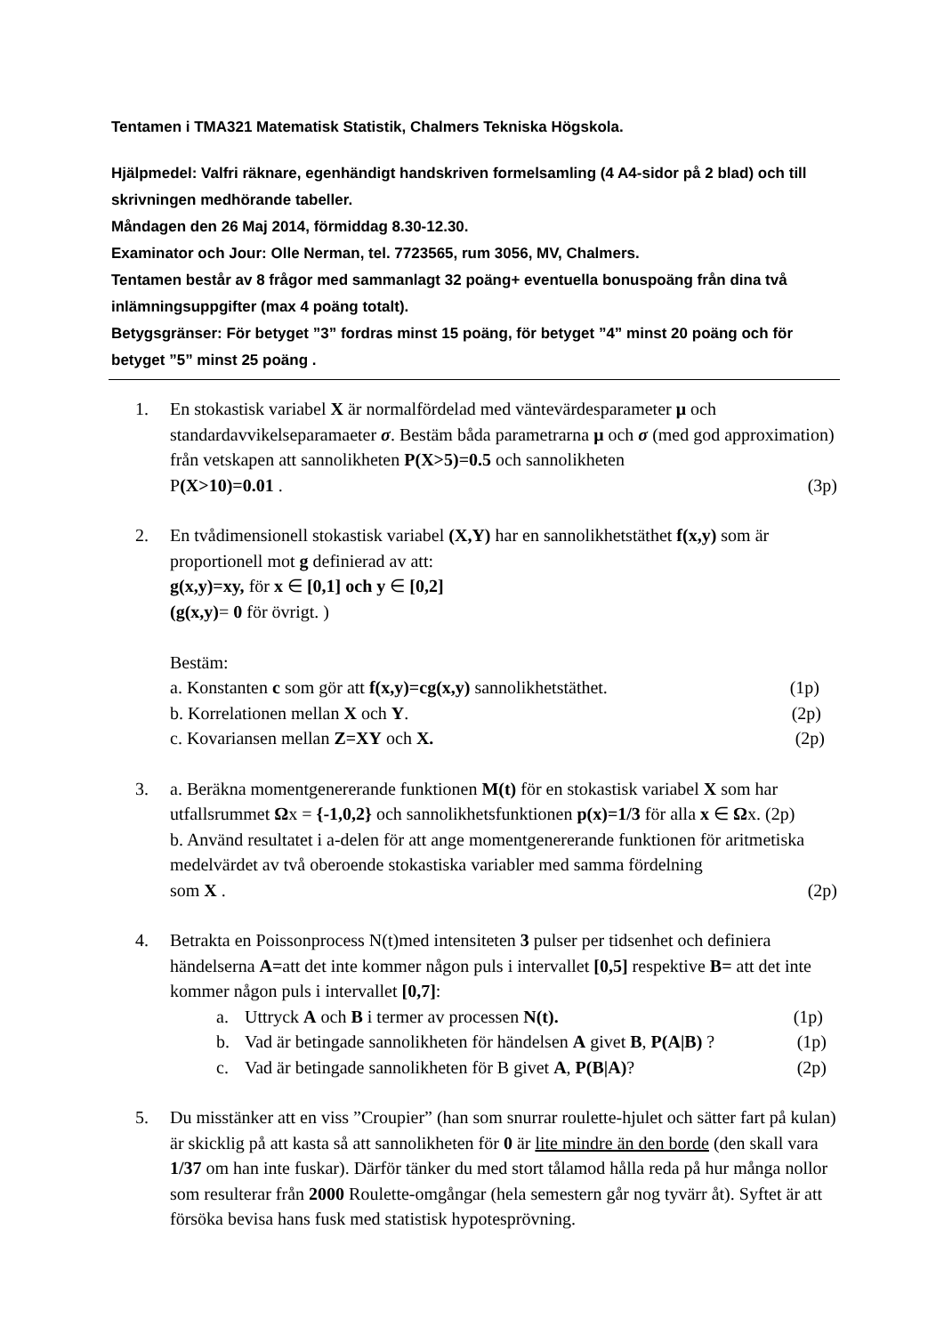Tentamen i TMA321 Matematisk Statistik, Chalmers Tekniska Högskola.
Hjälpmedel: Valfri räknare, egenhändigt handskriven formelsamling (4 A4-sidor på 2 blad) och till skrivningen medhörande tabeller.
Måndagen den 26 Maj 2014, förmiddag 8.30-12.30.
Examinator och Jour: Olle Nerman, tel. 7723565, rum 3056, MV, Chalmers.
Tentamen består av 8 frågor med sammanlagt 32 poäng+ eventuella bonuspoäng från dina två inlämningsuppgifter (max 4 poäng totalt).
Betygsgränser: För betyget ”3” fordras minst 15 poäng, för betyget ”4” minst 20 poäng och för betyget ”5” minst 25 poäng .
1. En stokastisk variabel X är normalfördelad med väntevärdesparameter μ och standardavvikelseparamaeter σ. Bestäm båda parametrarna μ och σ (med god approximation) från vetskapen att sannolikheten P(X>5)=0.5 och sannolikheten
P(X>10)=0.01 . (3p)
2. En tvådimensionell stokastisk variabel (X,Y) har en sannolikhetstäthet f(x,y) som är proportionell mot g definierad av att:
g(x,y)=xy, för x ∈ [0,1] och y ∈ [0,2]
(g(x,y)= 0 för övrigt. )
Bestäm:
a. Konstanten c som gör att f(x,y)=cg(x,y) sannolikhetstäthet. (1p)
b. Korrelationen mellan X och Y. (2p)
c. Kovariansen mellan Z=XY och X. (2p)
3. a. Beräkna momentgenererande funktionen M(t) för en stokastisk variabel X som har utfallsrummet Ωx = {-1,0,2} och sannolikhetsfunktionen p(x)=1/3 för alla x ∈ Ωx. (2p)
b. Använd resultatet i a-delen för att ange momentgenererande funktionen för aritmetiska medelvärdet av två oberoende stokastiska variabler med samma fördelning
som X . (2p)
4. Betrakta en Poissonprocess N(t)med intensiteten 3 pulser per tidsenhet och definiera händelserna A=att det inte kommer någon puls i intervallet [0,5] respektive B= att det inte kommer någon puls i intervallet [0,7]:
a. Uttryck A och B i termer av processen N(t). (1p)
b. Vad är betingade sannolikheten för händelsen A givet B, P(A|B) ? (1p)
c. Vad är betingade sannolikheten för B givet A, P(B|A)? (2p)
5. Du misstänker att en viss ”Croupier” (han som snurrar roulette-hjulet och sätter fart på kulan) är skicklig på att kasta så att sannolikheten för 0 är lite mindre än den borde (den skall vara 1/37 om han inte fuskar). Därför tänker du med stort tålamod hålla reda på hur många nollor som resulterar från 2000 Roulette-omgångar (hela semestern går nog tyvärr åt). Syftet är att försöka bevisa hans fusk med statistisk hypotesprövning.